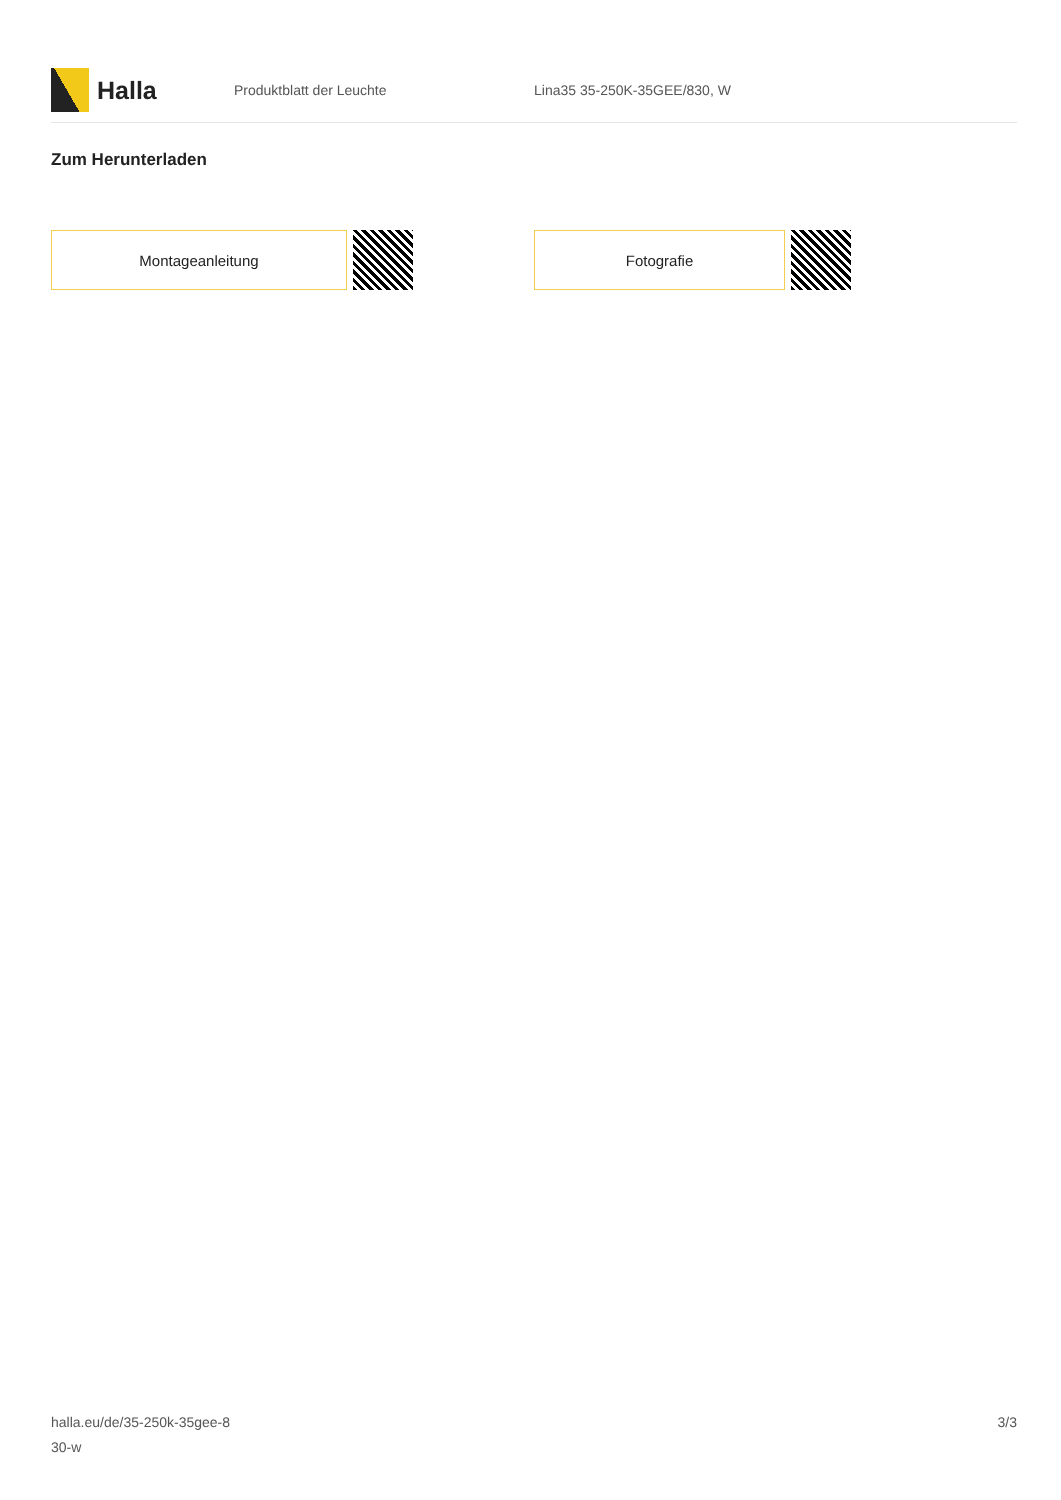Halla
Produktblatt der Leuchte Lina35 35-250K-35GEE/830, W
Zum Herunterladen
Montageanleitung Fotografie
halla.eu/de/35-250k-35gee-8
30-w
3/3